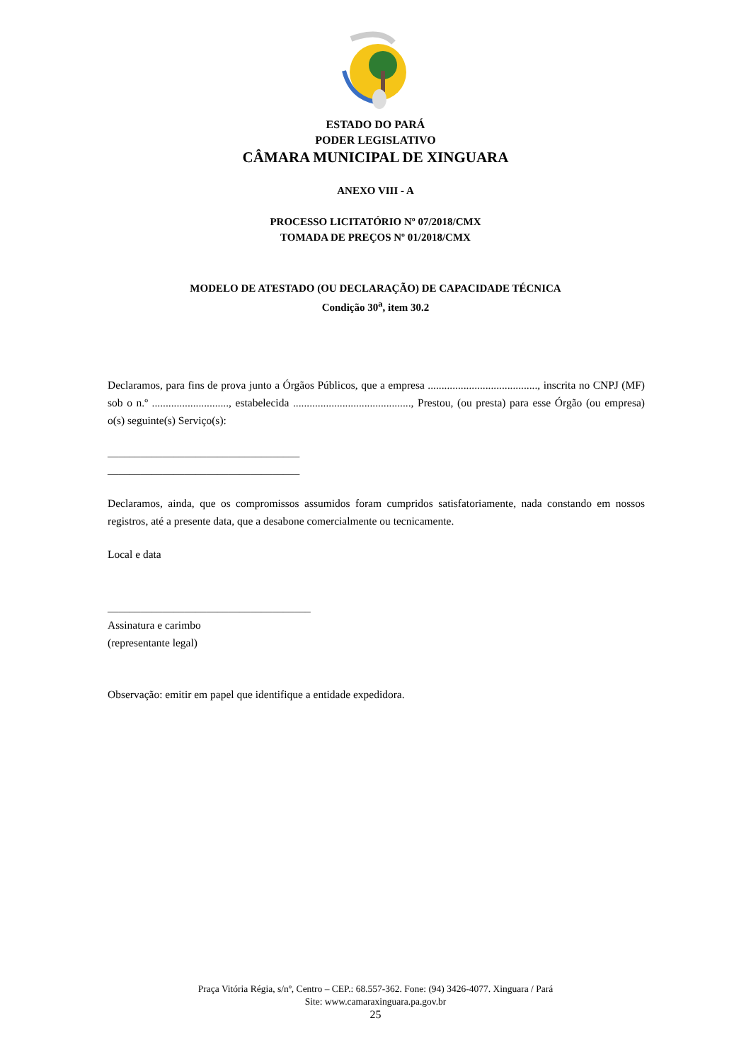ESTADO DO PARÁ
PODER LEGISLATIVO
CÂMARA MUNICIPAL DE XINGUARA
ANEXO VIII - A
PROCESSO LICITATÓRIO Nº 07/2018/CMX
TOMADA DE PREÇOS Nº 01/2018/CMX
MODELO DE ATESTADO (OU DECLARAÇÃO) DE CAPACIDADE TÉCNICA
Condição 30<sup>a</sup>, item 30.2
Declaramos, para fins de prova junto a Órgãos Públicos, que a empresa ........................................, inscrita no CNPJ (MF) sob o n.º ............................, estabelecida ..........................................., Prestou, (ou presta) para esse Órgão (ou empresa) o(s) seguinte(s) Serviço(s):
___________________________________
___________________________________
Declaramos, ainda, que os compromissos assumidos foram cumpridos satisfatoriamente, nada constando em nossos registros, até a presente data, que a desabone comercialmente ou tecnicamente.
Local e data
_____________________________________
Assinatura e carimbo
(representante legal)
Observação: emitir em papel que identifique a entidade expedidora.
Praça Vitória Régia, s/nº, Centro – CEP.: 68.557-362. Fone: (94) 3426-4077. Xinguara / Pará
Site: www.camaraxinguara.pa.gov.br
25